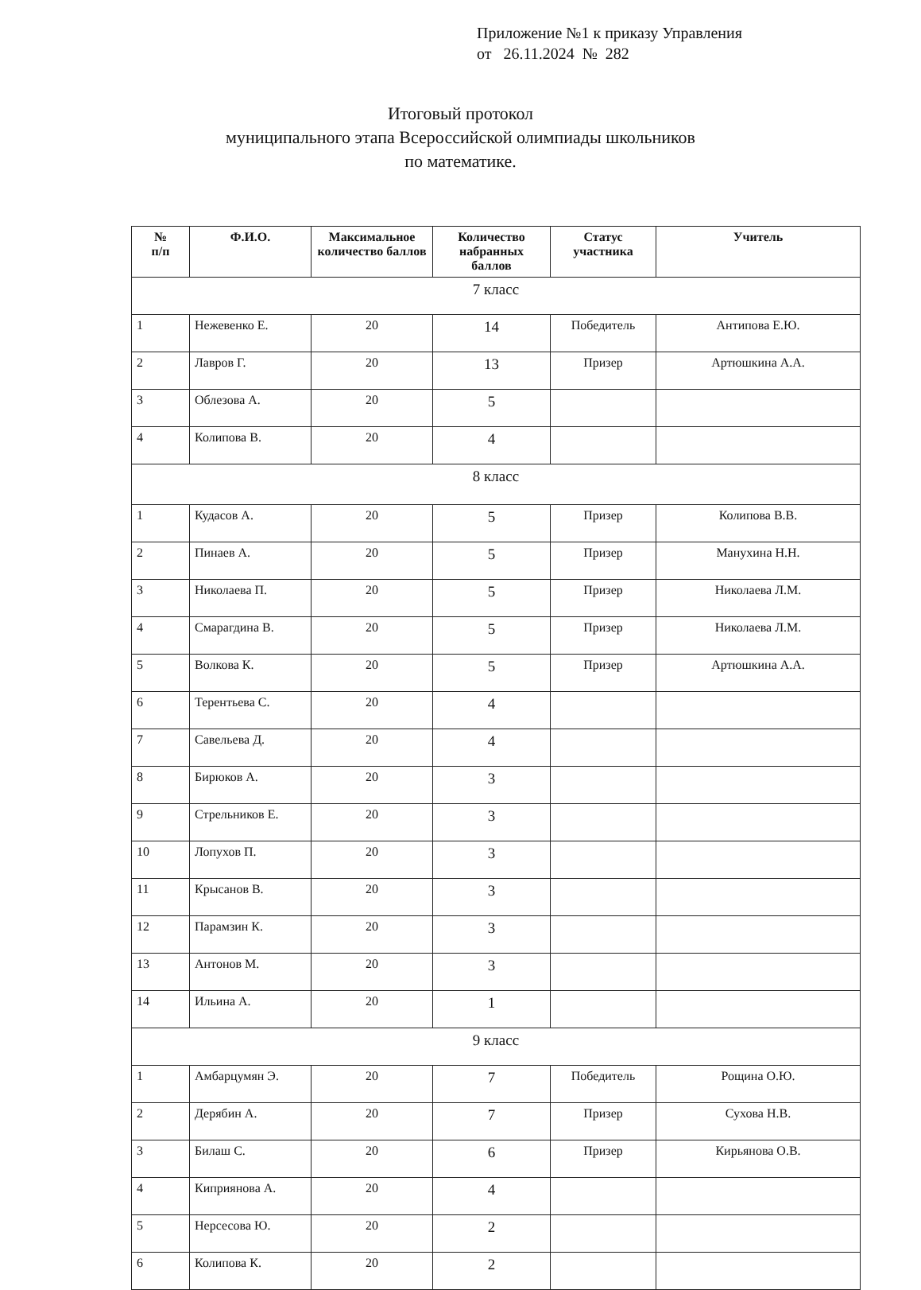Приложение №1 к приказу Управления
от 26.11.2024 № 282
Итоговый протокол
муниципального этапа Всероссийской олимпиады школьников
по математике.
| № п/п | Ф.И.О. | Максимальное количество баллов | Количество набранных баллов | Статус участника | Учитель |
| --- | --- | --- | --- | --- | --- |
| 7 класс | | | | | |
| 1 | Нежевенко Е. | 20 | 14 | Победитель | Антипова Е.Ю. |
| 2 | Лавров Г. | 20 | 13 | Призер | Артюшкина А.А. |
| 3 | Облезова А. | 20 | 5 | | |
| 4 | Колипова В. | 20 | 4 | | |
| 8 класс | | | | | |
| 1 | Кудасов А. | 20 | 5 | Призер | Колипова В.В. |
| 2 | Пинаев А. | 20 | 5 | Призер | Манухина Н.Н. |
| 3 | Николаева П. | 20 | 5 | Призер | Николаева Л.М. |
| 4 | Смарагдина В. | 20 | 5 | Призер | Николаева Л.М. |
| 5 | Волкова К. | 20 | 5 | Призер | Артюшкина А.А. |
| 6 | Терентьева С. | 20 | 4 | | |
| 7 | Савельева Д. | 20 | 4 | | |
| 8 | Бирюков А. | 20 | 3 | | |
| 9 | Стрельников Е. | 20 | 3 | | |
| 10 | Лопухов П. | 20 | 3 | | |
| 11 | Крысанов В. | 20 | 3 | | |
| 12 | Парамзин К. | 20 | 3 | | |
| 13 | Антонов М. | 20 | 3 | | |
| 14 | Ильина А. | 20 | 1 | | |
| 9 класс | | | | | |
| 1 | Амбарцумян Э. | 20 | 7 | Победитель | Рощина О.Ю. |
| 2 | Дерябин А. | 20 | 7 | Призер | Сухова Н.В. |
| 3 | Билаш С. | 20 | 6 | Призер | Кирьянова О.В. |
| 4 | Киприянова А. | 20 | 4 | | |
| 5 | Нерсесова Ю. | 20 | 2 | | |
| 6 | Колипова К. | 20 | 2 | | |